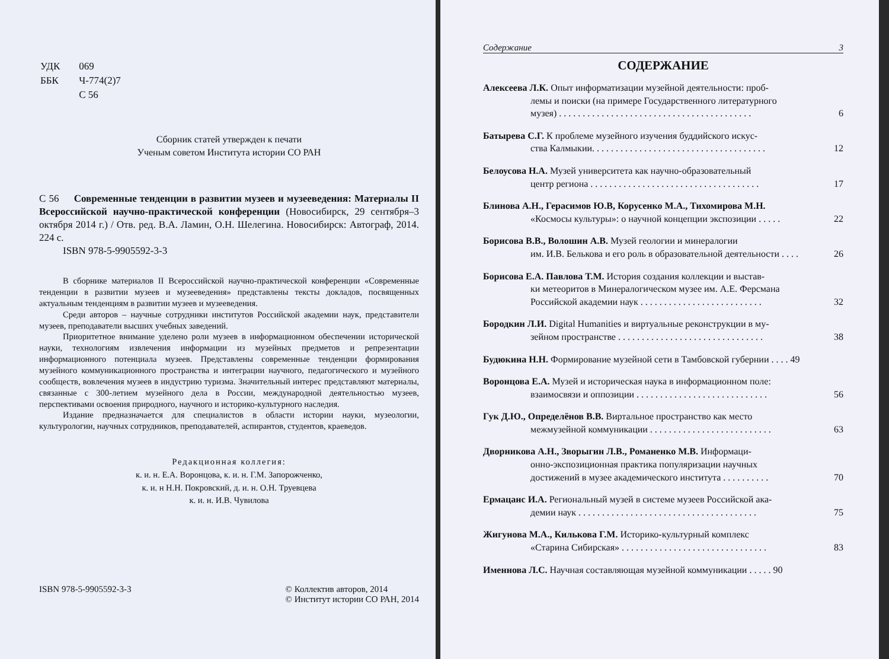| УДК | 069 |
| ББК | Ч-774(2)7 |
| | С 56 |
Сборник статей утвержден к печати
Ученым советом Института истории СО РАН
С 56 Современные тенденции в развитии музеев и музееведения: Материалы II Всероссийской научно-практической конференции (Новосибирск, 29 сентября–3 октября 2014 г.) / Отв. ред. В.А. Ламин, О.Н. Шелегина. Новосибирск: Автограф, 2014. 224 с.
ISBN 978-5-9905592-3-3
В сборнике материалов II Всероссийской научно-практической конференции «Современные тенденции в развитии музеев и музееведения» представлены тексты докладов, посвященных актуальным тенденциям в развитии музеев и музееведения.
Среди авторов – научные сотрудники институтов Российской академии наук, представители музеев, преподаватели высших учебных заведений.
Приоритетное внимание уделено роли музеев в информационном обеспечении исторической науки, технологиям извлечения информации из музейных предметов и репрезентации информационного потенциала музеев. Представлены современные тенденции формирования музейного коммуникационного пространства и интеграции научного, педагогического и музейного сообществ, вовлечения музеев в индустрию туризма. Значительный интерес представляют материалы, связанные с 300-летием музейного дела в России, международной деятельностью музеев, перспективами освоения природного, научного и историко-культурного наследия.
Издание предназначается для специалистов в области истории науки, музеологии, культурологии, научных сотрудников, преподавателей, аспирантов, студентов, краеведов.
Редакционная коллегия:
к. и. н. Е.А. Воронцова, к. и. н. Г.М. Запорожченко,
к. и. н Н.Н. Покровский, д. и. н. О.Н. Труевцева
к. и. н. И.В. Чувилова
ISBN 978-5-9905592-3-3 © Коллектив авторов, 2014
© Институт истории СО РАН, 2014
Содержание 3
СОДЕРЖАНИЕ
Алексеева Л.К. Опыт информатизации музейной деятельности: проб-
лемы и поиски (на примере Государственного литературного
музея) . . . . . . . . . . . . . . . . . . . . . . . . . . . . . . . . . . . . . . . . . 6
Батырева С.Г. К проблеме музейного изучения буддийского искус-
ства Калмыкии. . . . . . . . . . . . . . . . . . . . . . . . . . . . . . . . . . . . . 12
Белоусова Н.А. Музей университета как научно-образовательный
центр региона . . . . . . . . . . . . . . . . . . . . . . . . . . . . . . . . . . . . 17
Блинова А.Н., Герасимов Ю.В, Корусенко М.А., Тихомирова М.Н.
«Космосы культуры»: о научной концепции экспозиции . . . . . 22
Борисова В.В., Волошин А.В. Музей геологии и минералогии
им. И.В. Белькова и его роль в образовательной деятельности . . . . 26
Борисова Е.А. Павлова Т.М. История создания коллекции и выстав-
ки метеоритов в Минералогическом музее им. А.Е. Ферсмана
Российской академии наук . . . . . . . . . . . . . . . . . . . . . . . . . . 32
Бородкин Л.И. Digital Humanities и виртуальные реконструкции в му-
зейном пространстве . . . . . . . . . . . . . . . . . . . . . . . . . . . . . . . 38
Будюкина Н.Н. Формирование музейной сети в Тамбовской губернии . . . . 49
Воронцова Е.А. Музей и историческая наука в информационном поле:
взаимосвязи и оппозиции . . . . . . . . . . . . . . . . . . . . . . . . . . . . 56
Гук Д.Ю., Определёнов В.В. Виртальное пространство как место
межмузейной коммуникации . . . . . . . . . . . . . . . . . . . . . . . . . . 63
Дворникова А.Н., Зворыгин Л.В., Романенко М.В. Информаци-
онно-экспозиционная практика популяризации научных
достижений в музее академического института . . . . . . . . . . 70
Ермацанс И.А. Региональный музей в системе музеев Российской ака-
демии наук . . . . . . . . . . . . . . . . . . . . . . . . . . . . . . . . . . . . . . 75
Жигунова М.А., Килькова Г.М. Историко-культурный комплекс
«Старина Сибирская» . . . . . . . . . . . . . . . . . . . . . . . . . . . . . . . 83
Именнова Л.С. Научная составляющая музейной коммуникации . . . . . 90